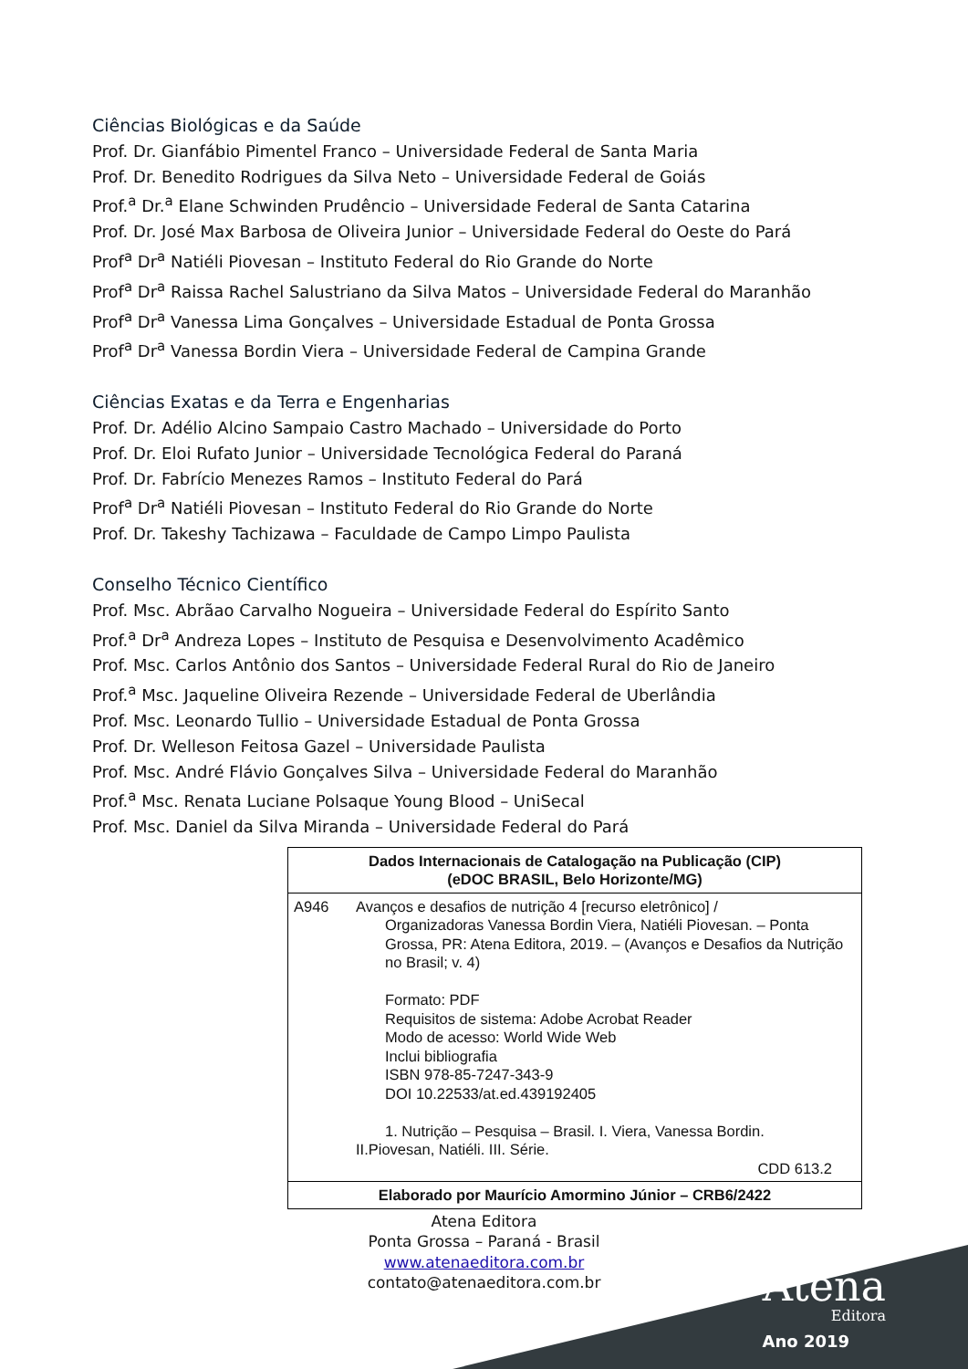Ciências Biológicas e da Saúde
Prof. Dr. Gianfábio Pimentel Franco – Universidade Federal de Santa Maria
Prof. Dr. Benedito Rodrigues da Silva Neto – Universidade Federal de Goiás
Prof.<sup>a</sup> Dr.<sup>a</sup> Elane Schwinden Prudêncio – Universidade Federal de Santa Catarina
Prof. Dr. José Max Barbosa de Oliveira Junior – Universidade Federal do Oeste do Pará
Prof<sup>a</sup> Dr<sup>a</sup> Natiéli Piovesan – Instituto Federal do Rio Grande do Norte
Prof<sup>a</sup> Dr<sup>a</sup> Raissa Rachel Salustriano da Silva Matos – Universidade Federal do Maranhão
Prof<sup>a</sup> Dr<sup>a</sup> Vanessa Lima Gonçalves – Universidade Estadual de Ponta Grossa
Prof<sup>a</sup> Dr<sup>a</sup> Vanessa Bordin Viera – Universidade Federal de Campina Grande
Ciências Exatas e da Terra e Engenharias
Prof. Dr. Adélio Alcino Sampaio Castro Machado – Universidade do Porto
Prof. Dr. Eloi Rufato Junior – Universidade Tecnológica Federal do Paraná
Prof. Dr. Fabrício Menezes Ramos – Instituto Federal do Pará
Prof<sup>a</sup> Dr<sup>a</sup> Natiéli Piovesan – Instituto Federal do Rio Grande do Norte
Prof. Dr. Takeshy Tachizawa – Faculdade de Campo Limpo Paulista
Conselho Técnico Científico
Prof. Msc. Abrãao Carvalho Nogueira – Universidade Federal do Espírito Santo
Prof.<sup>a</sup> Dr<sup>a</sup> Andreza Lopes – Instituto de Pesquisa e Desenvolvimento Acadêmico
Prof. Msc. Carlos Antônio dos Santos – Universidade Federal Rural do Rio de Janeiro
Prof.<sup>a</sup> Msc. Jaqueline Oliveira Rezende – Universidade Federal de Uberlândia
Prof. Msc. Leonardo Tullio – Universidade Estadual de Ponta Grossa
Prof. Dr. Welleson Feitosa Gazel – Universidade Paulista
Prof. Msc. André Flávio Gonçalves Silva – Universidade Federal do Maranhão
Prof.<sup>a</sup> Msc. Renata Luciane Polsaque Young Blood – UniSecal
Prof. Msc. Daniel da Silva Miranda – Universidade Federal do Pará
| Dados Internacionais de Catalogação na Publicação (CIP) (eDOC BRASIL, Belo Horizonte/MG) | |
| A946 | Avanços e desafios de nutrição 4 [recurso eletrônico] / Organizadoras Vanessa Bordin Viera, Natiéli Piovesan. – Ponta Grossa, PR: Atena Editora, 2019. – (Avanços e Desafios da Nutrição no Brasil; v. 4) Formato: PDF Requisitos de sistema: Adobe Acrobat Reader Modo de acesso: World Wide Web Inclui bibliografia ISBN 978-85-7247-343-9 DOI 10.22533/at.ed.439192405 1. Nutrição – Pesquisa – Brasil. I. Viera, Vanessa Bordin. II.Piovesan, Natiéli. III. Série. CDD 613.2 |
| Elaborado por Maurício Amormino Júnior – CRB6/2422 | |
Atena Editora
Ponta Grossa – Paraná - Brasil
www.atenaeditora.com.br
contato@atenaeditora.com.br
Atena
Editora
Ano 2019